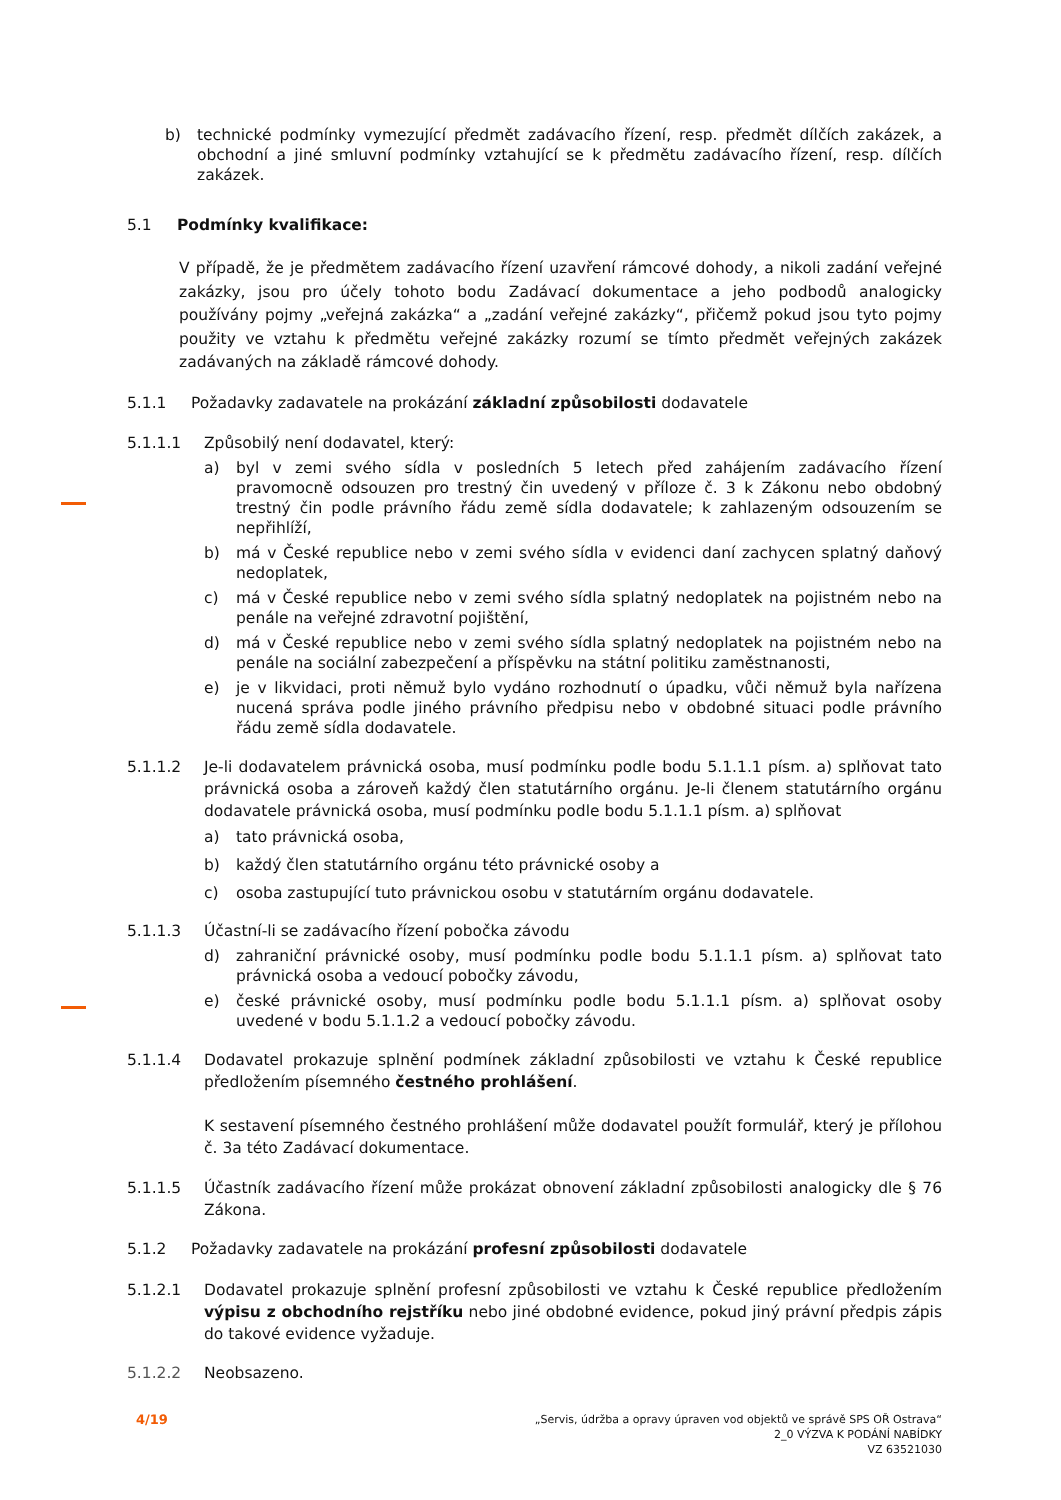b) technické podmínky vymezující předmět zadávacího řízení, resp. předmět dílčích zakázek, a obchodní a jiné smluvní podmínky vztahující se k předmětu zadávacího řízení, resp. dílčích zakázek.
5.1 Podmínky kvalifikace:
V případě, že je předmětem zadávacího řízení uzavření rámcové dohody, a nikoli zadání veřejné zakázky, jsou pro účely tohoto bodu Zadávací dokumentace a jeho podbodů analogicky používány pojmy „veřejná zakázka“ a „zadání veřejné zakázky“, přičemž pokud jsou tyto pojmy použity ve vztahu k předmětu veřejné zakázky rozumí se tímto předmět veřejných zakázek zadávaných na základě rámcové dohody.
5.1.1 Požadavky zadavatele na prokázání základní způsobilosti dodavatele
5.1.1.1 Způsobilý není dodavatel, který:
a) byl v zemi svého sídla v posledních 5 letech před zahájením zadávacího řízení pravomocně odsouzen pro trestný čin uvedený v příloze č. 3 k Zákonu nebo obdobný trestný čin podle právního řádu země sídla dodavatele; k zahlazeným odsouzením se nepřihlíží,
b) má v České republice nebo v zemi svého sídla v evidenci daní zachycen splatný daňový nedoplatek,
c) má v České republice nebo v zemi svého sídla splatný nedoplatek na pojistném nebo na penále na veřejné zdravotní pojištění,
d) má v České republice nebo v zemi svého sídla splatný nedoplatek na pojistném nebo na penále na sociální zabezpečení a příspěvku na státní politiku zaměstnanosti,
e) je v likvidaci, proti němuž bylo vydáno rozhodnutí o úpadku, vůči němuž byla nařízena nucená správa podle jiného právního předpisu nebo v obdobné situaci podle právního řádu země sídla dodavatele.
5.1.1.2 Je-li dodavatelem právnická osoba, musí podmínku podle bodu 5.1.1.1 písm. a) splňovat tato právnická osoba a zároveň každý člen statutárního orgánu. Je-li členem statutárního orgánu dodavatele právnická osoba, musí podmínku podle bodu 5.1.1.1 písm. a) splňovat
a) tato právnická osoba,
b) každý člen statutárního orgánu této právnické osoby a
c) osoba zastupující tuto právnickou osobu v statutárním orgánu dodavatele.
5.1.1.3 Účastní-li se zadávacího řízení pobočka závodu
d) zahraniční právnické osoby, musí podmínku podle bodu 5.1.1.1 písm. a) splňovat tato právnická osoba a vedoucí pobočky závodu,
e) české právnické osoby, musí podmínku podle bodu 5.1.1.1 písm. a) splňovat osoby uvedené v bodu 5.1.1.2 a vedoucí pobočky závodu.
5.1.1.4 Dodavatel prokazuje splnění podmínek základní způsobilosti ve vztahu k České republice předložením písemného čestného prohlášení.
K sestavení písemného čestného prohlášení může dodavatel použít formulář, který je přílohou č. 3a této Zadávací dokumentace.
5.1.1.5 Účastník zadávacího řízení může prokázat obnovení základní způsobilosti analogicky dle § 76 Zákona.
5.1.2 Požadavky zadavatele na prokázání profesní způsobilosti dodavatele
5.1.2.1 Dodavatel prokazuje splnění profesní způsobilosti ve vztahu k České republice předložením výpisu z obchodního rejstříku nebo jiné obdobné evidence, pokud jiný právní předpis zápis do takové evidence vyžaduje.
5.1.2.2 Neobsazeno.
4/19
„Servis, údržba a opravy úpraven vod objektů ve správě SPS OŘ Ostrava“
2_0 VÝZVA K PODÁNÍ NABÍDKY
VZ 63521030